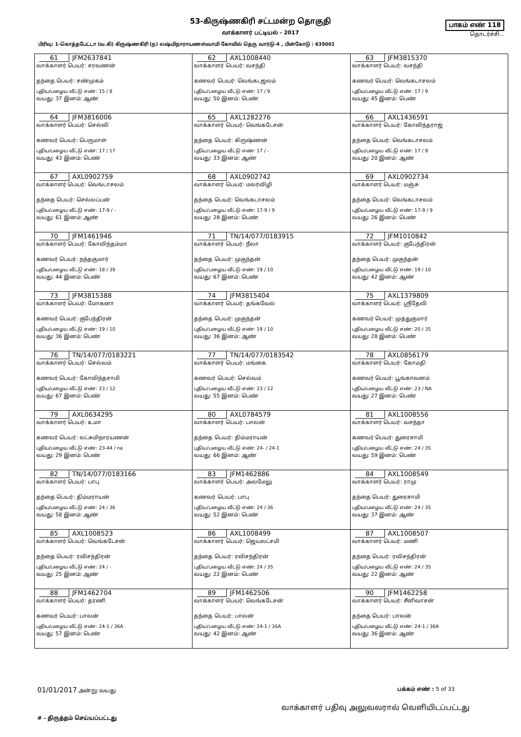53-கிருஷ்ணகிரி சட்டமன்ற தொகுதி
வாக்காளர் பட்டியல் - 2017
பாகம் எண் 118
தொடர்ச்சி...
பிரிவு: 1-கொத்தபேட்டா (வ.கி) கிருஷ்ணகிரி (ந) லஷ்மிநாராயணஸ்வாமி கோவில் தெரு வார்டு-4 , பின்கோடு : 635001
| 61 JFM2637841 வாக்காளர் பெயர்: சரவணன் தந்தை பெயர்: சண்முகம் புதிய/பழைய வீட்டு எண்: 15 / 8 வயது: 37 இனம்: ஆண் | 62 AXL1008440 வாக்காளர் பெயர்: வசந்தி கணவர் பெயர்: வெங்கடஜலம் புதிய/பழைய வீட்டு எண்: 17 / 9 வயது: 50 இனம்: பெண் | 63 JFM3815370 வாக்காளர் பெயர்: வசந்தி கணவர் பெயர்: வெங்கடாசலம் புதிய/பழைய வீட்டு எண்: 17 / 9 வயது: 45 இனம்: பெண் |
| 64 JFM3816006 வாக்காளர் பெயர்: செல்வி கணவர் பெயர்: பெருமாள் புதிய/பழைய வீட்டு எண்: 17 / 17 வயது: 43 இனம்: பெண் | 65 AXL1282276 வாக்காளர் பெயர்: வெங்கடேசன் தந்தை பெயர்: கிருஷ்ணன் புதிய/பழைய வீட்டு எண்: 17 / - வயது: 33 இனம்: ஆண் | 66 AXL1436591 வாக்காளர் பெயர்: கோவிந்தராஜ் தந்தை பெயர்: வெங்கடாசலம் புதிய/பழைய வீட்டு எண்: 17 / 9 வயது: 20 இனம்: ஆண் |
| 67 AXL0902759 வாக்காளர் பெயர்: வெங்டாசலம் தந்தை பெயர்: செல்லப்பன் புதிய/பழைய வீட்டு எண்: 17-9 / - வயது: 61 இனம்: ஆண் | 68 AXL0902742 வாக்காளர் பெயர்: மலர்விழி தந்தை பெயர்: வெங்கடாசலம் புதிய/பழைய வீட்டு எண்: 17-9 / 9 வயது: 28 இனம்: பெண் | 69 AXL0902734 வாக்காளர் பெயர்: மஞ்சு தந்தை பெயர்: வெங்கடாசலம் புதிய/பழைய வீட்டு எண்: 17-9 / 9 வயது: 26 இனம்: பெண் |
| 70 JFM1461946 வாக்காளர் பெயர்: கோவிந்தம்மா கணவர் பெயர்: நந்தகுமார் புதிய/பழைய வீட்டு எண்: 18 / 39 வயது: 44 இனம்: பெண் | 71 TN/14/077/0183915 வாக்காளர் பெயர்: நீலா தந்தை பெயர்: முகுந்தன் புதிய/பழைய வீட்டு எண்: 19 / 10 வயது: 67 இனம்: பெண் | 72 JFM1010842 வாக்காளர் பெயர்: குபேந்திரன் தந்தை பெயர்: முகுந்தன் புதிய/பழைய வீட்டு எண்: 19 / 10 வயது: 42 இனம்: ஆண் |
| 73 JFM3815388 வாக்காளர் பெயர்: மோகனா கணவர் பெயர்: குபேந்திரன் புதிய/பழைய வீட்டு எண்: 19 / 10 வயது: 36 இனம்: பெண் | 74 JFM3815404 வாக்காளர் பெயர்: தங்கவேல் தந்தை பெயர்: முகுந்தன் புதிய/பழைய வீட்டு எண்: 19 / 10 வயது: 36 இனம்: ஆண் | 75 AXL1379809 வாக்காளர் பெயர்: ஸ்ரீதேவி கணவர் பெயர்: முத்துகுமார் புதிய/பழைய வீட்டு எண்: 20 / 35 வயது: 28 இனம்: பெண் |
| 76 TN/14/077/0183221 வாக்காளர் பெயர்: செல்வம் கணவர் பெயர்: கோவிந்தசாமி புதிய/பழைய வீட்டு எண்: 23 / 12 வயது: 67 இனம்: பெண் | 77 TN/14/077/0183542 வாக்காளர் பெயர்: மங்கை கணவர் பெயர்: செல்வம் புதிய/பழைய வீட்டு எண்: 23 / 12 வயது: 55 இனம்: பெண் | 78 AXL0856179 வாக்காளர் பெயர்: கோமதி கணவர் பெயர்: பூங்காவனம் புதிய/பழைய வீட்டு எண்: 23 / NA வயது: 27 இனம்: பெண் |
| 79 AXL0634295 வாக்காளர் பெயர்: உமா கணவர் பெயர்: லட்சுமிநாரயணன் புதிய/பழைய வீட்டு எண்: 23-44 / na வயது: 29 இனம்: பெண் | 80 AXL0784579 வாக்காளர் பெயர்: பாலன் தந்தை பெயர்: திம்மராயன் புதிய/பழைய வீட்டு எண்: 24- / 24-1 வயது: 66 இனம்: ஆண் | 81 AXL1008556 வாக்காளர் பெயர்: வசந்தா கணவர் பெயர்: துரைசாமி புதிய/பழைய வீட்டு எண்: 24 / 35 வயது: 59 இனம்: பெண் |
| 82 TN/14/077/0183166 வாக்காளர் பெயர்: பாபு தந்தை பெயர்: திம்மராயன் புதிய/பழைய வீட்டு எண்: 24 / 36 வயது: 58 இனம்: ஆண் | 83 JFM1462886 வாக்காளர் பெயர்: அலமேலு கணவர் பெயர்: பாபு புதிய/பழைய வீட்டு எண்: 24 / 36 வயது: 52 இனம்: பெண் | 84 AXL1008549 வாக்காளர் பெயர்: ராமு தந்தை பெயர்: துரைசாமி புதிய/பழைய வீட்டு எண்: 24 / 35 வயது: 37 இனம்: ஆண் |
| 85 AXL1008523 வாக்காளர் பெயர்: வெங்கடேசன் தந்தை பெயர்: ரவிசந்திரன் புதிய/பழைய வீட்டு எண்: 24 / - வயது: 25 இனம்: ஆண் | 86 AXL1008499 வாக்காளர் பெயர்: ஜெயலட்சமி தந்தை பெயர்: ரவிசந்திரன் புதிய/பழைய வீட்டு எண்: 24 / 35 வயது: 22 இனம்: பெண் | 87 AXL1008507 வாக்காளர் பெயர்: மணி தந்தை பெயர்: ரவிசந்திரன் புதிய/பழைய வீட்டு எண்: 24 / 35 வயது: 22 இனம்: ஆண் |
| 88 JFM1462704 வாக்காளர் பெயர்: தரணி கணவர் பெயர்: பாலன் புதிய/பழைய வீட்டு எண்: 24-1 / 36A வயது: 57 இனம்: பெண் | 89 JFM1462506 வாக்காளர் பெயர்: வெங்கடேசன் தந்தை பெயர்: பாலன் புதிய/பழைய வீட்டு எண்: 24-1 / 36A வயது: 42 இனம்: ஆண் | 90 JFM1462258 வாக்காளர் பெயர்: சீனிவாசன் தந்தை பெயர்: பாலன் புதிய/பழைய வீட்டு எண்: 24-1 / 36A வயது: 36 இனம்: ஆண் |
01/01/2017 அன்று வயது பக்கம் எண் : 5 of 33
வாக்காளர் பதிவு அலுவலரால் வெளியிடப்பட்டது
# - திருத்தம் செய்யப்பட்டது